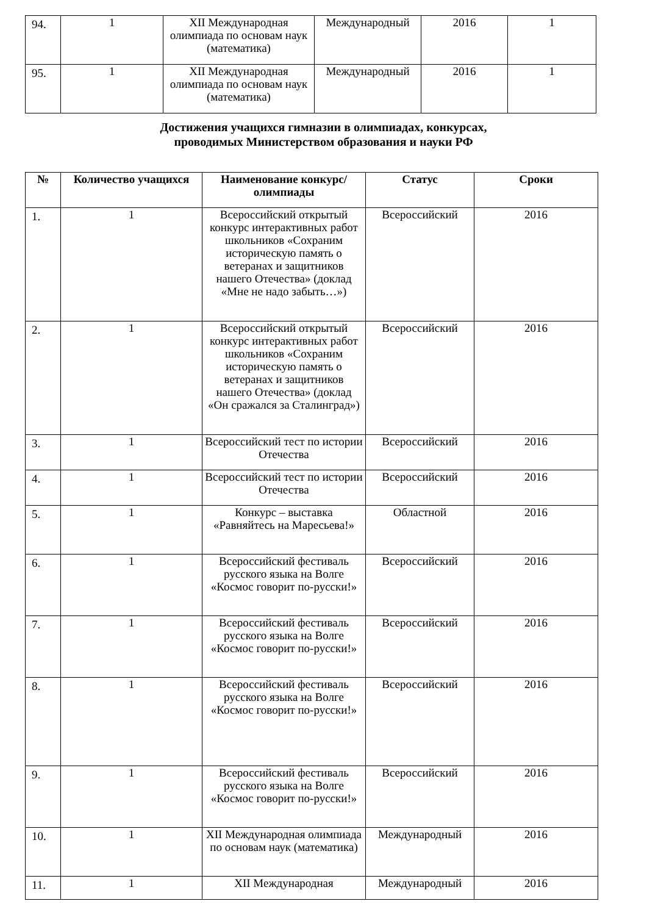| 94. | 1 | XII Международная олимпиада по основам наук (математика) | Международный | 2016 | 1 |
| 95. | 1 | XII Международная олимпиада по основам наук (математика) | Международный | 2016 | 1 |
Достижения учащихся гимназии в олимпиадах, конкурсах,
проводимых Министерством образования и науки РФ
| № | Количество учащихся | Наименование конкурс/ олимпиады | Статус | Сроки |
| --- | --- | --- | --- | --- |
| 1. | 1 | Всероссийский открытый конкурс интерактивных работ школьников «Сохраним историческую память о ветеранах и защитников нашего Отечества» (доклад «Мне не надо забыть…») | Всероссийский | 2016 |
| 2. | 1 | Всероссийский открытый конкурс интерактивных работ школьников «Сохраним историческую память о ветеранах и защитников нашего Отечества» (доклад «Он сражался за Сталинград») | Всероссийский | 2016 |
| 3. | 1 | Всероссийский тест по истории Отечества | Всероссийский | 2016 |
| 4. | 1 | Всероссийский тест по истории Отечества | Всероссийский | 2016 |
| 5. | 1 | Конкурс – выставка «Равняйтесь на Маресьева!» | Областной | 2016 |
| 6. | 1 | Всероссийский фестиваль русского языка на Волге «Космос говорит по-русски!» | Всероссийский | 2016 |
| 7. | 1 | Всероссийский фестиваль русского языка на Волге «Космос говорит по-русски!» | Всероссийский | 2016 |
| 8. | 1 | Всероссийский фестиваль русского языка на Волге «Космос говорит по-русски!» | Всероссийский | 2016 |
| 9. | 1 | Всероссийский фестиваль русского языка на Волге «Космос говорит по-русски!» | Всероссийский | 2016 |
| 10. | 1 | XII Международная олимпиада по основам наук (математика) | Международный | 2016 |
| 11. | 1 | XII Международная | Международный | 2016 |